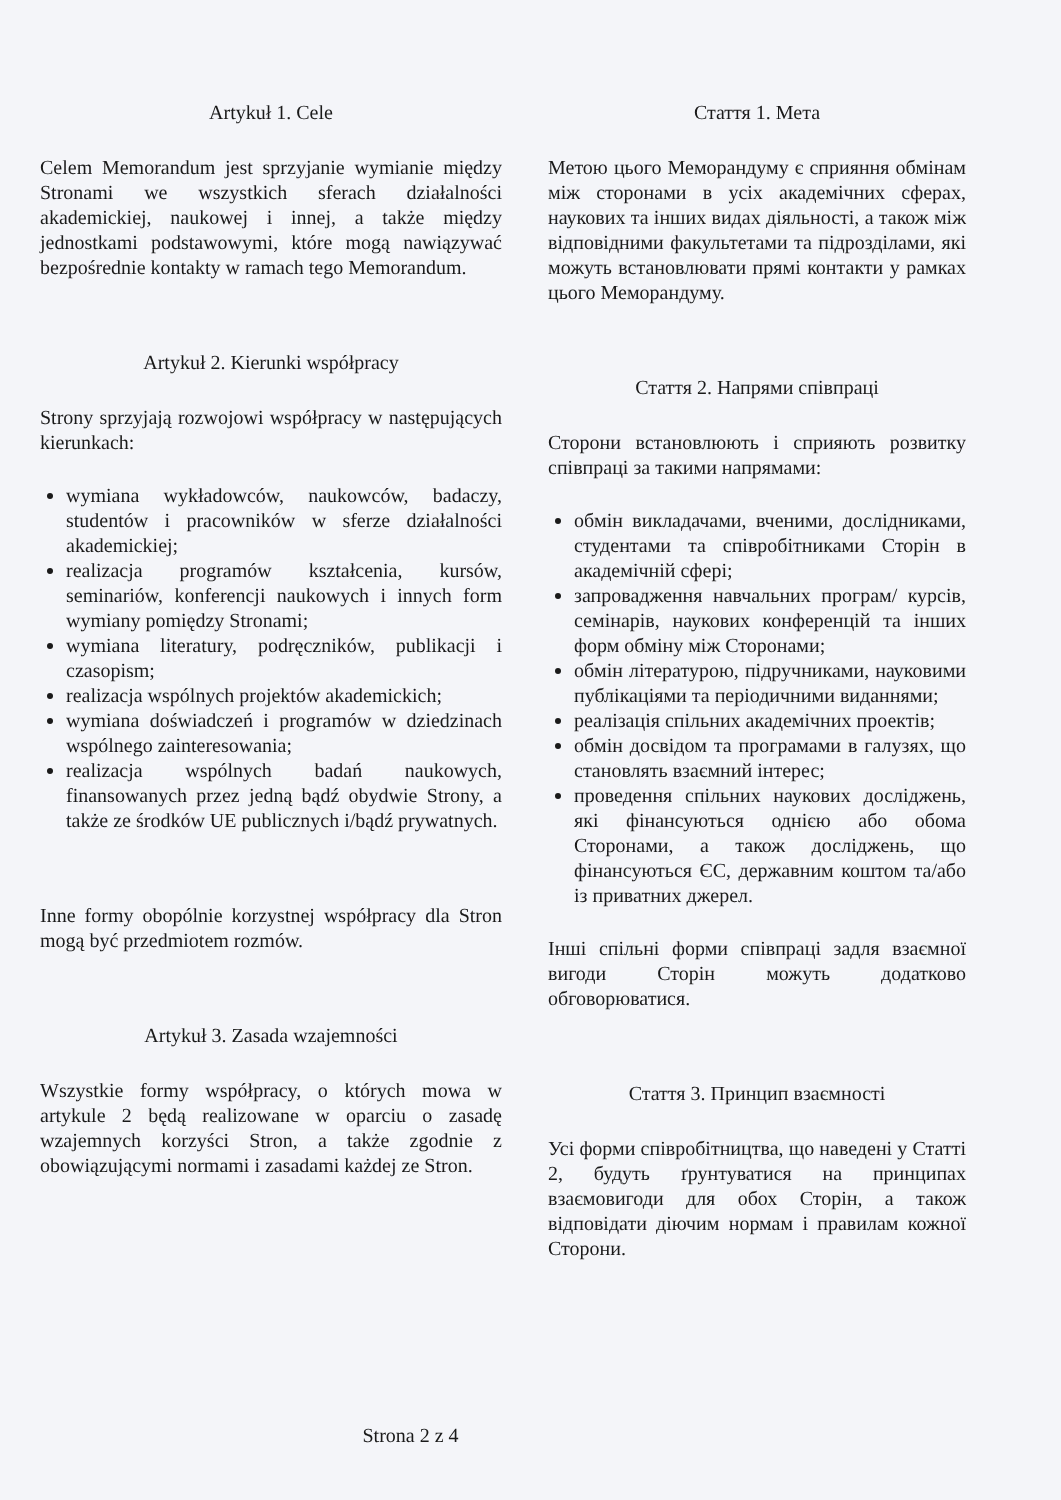Artykuł 1. Cele
Celem Memorandum jest sprzyjanie wymianie między Stronami we wszystkich sferach działalności akademickiej, naukowej i innej, a także między jednostkami podstawowymi, które mogą nawiązywać bezpośrednie kontakty w ramach tego Memorandum.
Artykuł 2. Kierunki współpracy
Strony sprzyjają rozwojowi współpracy w następujących kierunkach:
wymiana wykładowców, naukowców, badaczy, studentów i pracowników w sferze działalności akademickiej;
realizacja programów kształcenia, kursów, seminariów, konferencji naukowych i innych form wymiany pomiędzy Stronami;
wymiana literatury, podręczników, publikacji i czasopism;
realizacja wspólnych projektów akademickich;
wymiana doświadczeń i programów w dziedzinach wspólnego zainteresowania;
realizacja wspólnych badań naukowych, finansowanych przez jedną bądź obydwie Strony, a także ze środków UE publicznych i/bądź prywatnych.
Inne formy obopólnie korzystnej współpracy dla Stron mogą być przedmiotem rozmów.
Artykuł 3. Zasada wzajemności
Wszystkie formy współpracy, o których mowa w artykule 2 będą realizowane w oparciu o zasadę wzajemnych korzyści Stron, a także zgodnie z obowiązującymi normami i zasadami każdej ze Stron.
Стаття 1. Мета
Метою цього Меморандуму є сприяння обмінам між сторонами в усіх академічних сферах, наукових та інших видах діяльності, а також між відповідними факультетами та підрозділами, які можуть встановлювати прямі контакти у рамках цього Меморандуму.
Стаття 2. Напрями співпраці
Сторони встановлюють і сприяють розвитку співпраці за такими напрямами:
обмін викладачами, вченими, дослідниками, студентами та співробітниками Сторін в академічній сфері;
запровадження навчальних програм/ курсів, семінарів, наукових конференцій та інших форм обміну між Сторонами;
обмін літературою, підручниками, науковими публікаціями та періодичними виданнями;
реалізація спільних академічних проектів;
обмін досвідом та програмами в галузях, що становлять взаємний інтерес;
проведення спільних наукових досліджень, які фінансуються однією або обома Сторонами, а також досліджень, що фінансуються ЄС, державним коштом та/або із приватних джерел.
Інші спільні форми співпраці задля взаємної вигоди Сторін можуть додатково обговорюватися.
Стаття 3. Принцип взаємності
Усі форми співробітництва, що наведені у Статті 2, будуть ґрунтуватися на принципах взаємовигоди для обох Сторін, а також відповідати діючим нормам і правилам кожної Сторони.
Strona 2 z 4